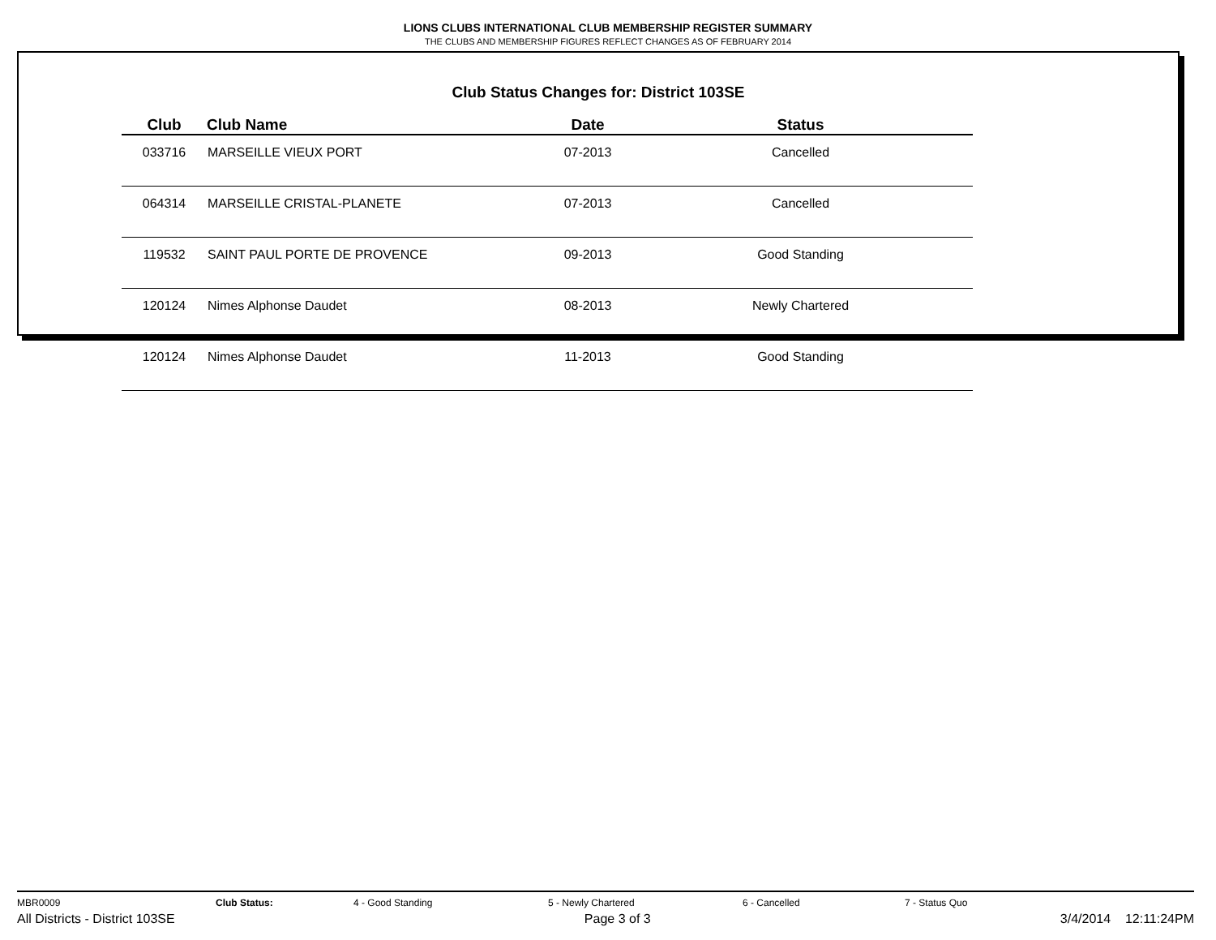LIONS CLUBS INTERNATIONAL CLUB MEMBERSHIP REGISTER SUMMARY
THE CLUBS AND MEMBERSHIP FIGURES REFLECT CHANGES AS OF FEBRUARY 2014
Club Status Changes for: District 103SE
| Club | Club Name | Date | Status |
| --- | --- | --- | --- |
| 033716 | MARSEILLE VIEUX PORT | 07-2013 | Cancelled |
| 064314 | MARSEILLE CRISTAL-PLANETE | 07-2013 | Cancelled |
| 119532 | SAINT PAUL PORTE DE PROVENCE | 09-2013 | Good Standing |
| 120124 | Nimes Alphonse Daudet | 08-2013 | Newly Chartered |
| 120124 | Nimes Alphonse Daudet | 11-2013 | Good Standing |
MBR0009 Club Status: 4 - Good Standing 5 - Newly Chartered 6 - Cancelled 7 - Status Quo
All Districts - District 103SE Page 3 of 3 3/4/2014 12:11:24PM